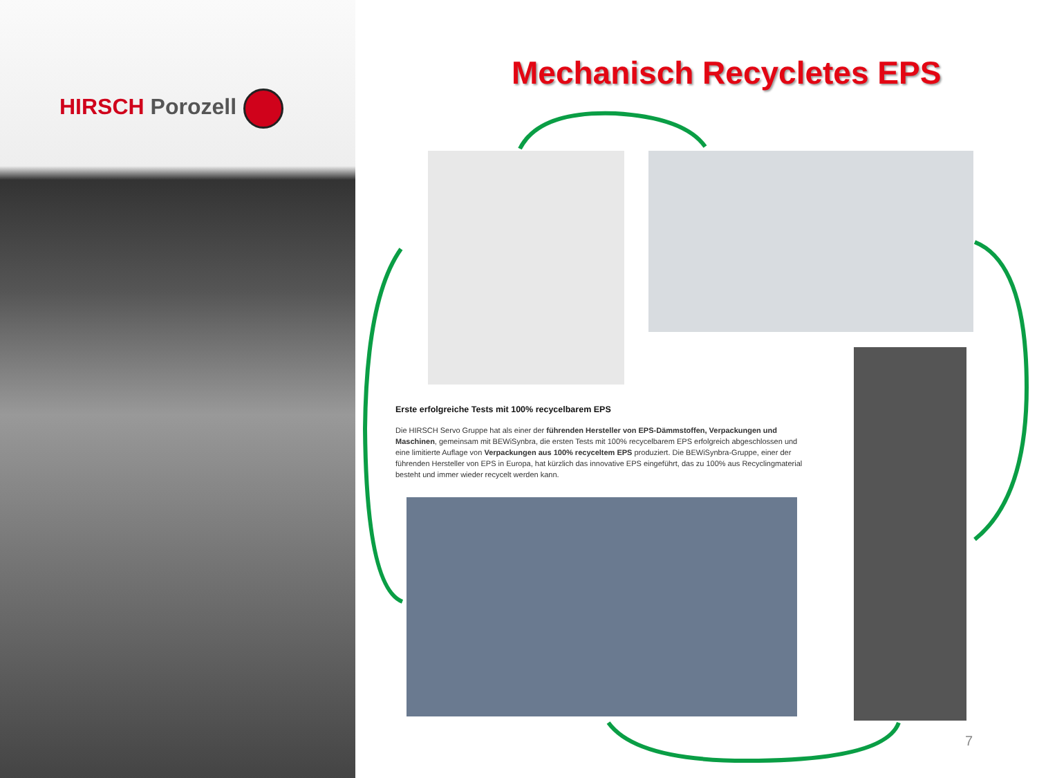HIRSCH Porozell
Mechanisch Recycletes EPS
Erste erfolgreiche Tests mit 100% recycelbarem EPS
Die HIRSCH Servo Gruppe hat als einer der führenden Hersteller von EPS-Dämmstoffen, Verpackungen und Maschinen, gemeinsam mit BEWiSynbra, die ersten Tests mit 100% recycelbarem EPS erfolgreich abgeschlossen und eine limitierte Auflage von Verpackungen aus 100% recyceltem EPS produziert. Die BEWiSynbra-Gruppe, einer der führenden Hersteller von EPS in Europa, hat kürzlich das innovative EPS eingeführt, das zu 100% aus Recyclingmaterial besteht und immer wieder recycelt werden kann.
7